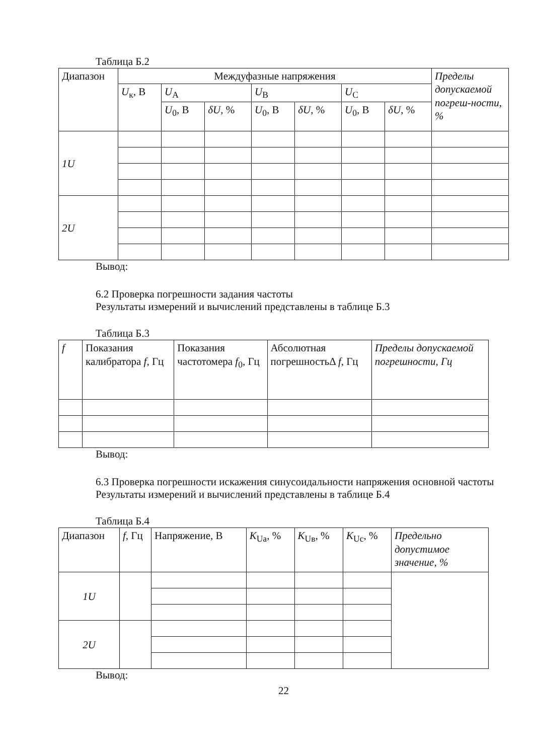Таблица Б.2
| Диапазон | Междуфазные напряжения | | | | | | | Пределы допускаемой погреш-ности, % |
| --- | --- | --- | --- | --- | --- | --- | --- | --- |
| | U<sub>к</sub>, В | U<sub>A</sub> | | U<sub>B</sub> | | U<sub>C</sub> | | |
| | | U<sub>0</sub>, В | δU , % | U<sub>0</sub>, В | δU , % | U<sub>0</sub>, В | δU , % | |
| 1U | | | | | | | | |
| 2U | | | | | | | | |
Вывод:
6.2 Проверка погрешности задания частоты
Результаты измерений и вычислений представлены в таблице Б.3
Таблица Б.3
| f | Показания калибратора f , Гц | Показания частотомера f<sub>0</sub>, Гц | Абсолютная погрешностьΔ f , Гц | Пределы допускаемой погрешности, Гц |
| --- | --- | --- | --- | --- |
Вывод:
6.3 Проверка погрешности искажения синусоидальности напряжения основной частоты
Результаты измерений и вычислений представлены в таблице Б.4
Таблица Б.4
| Диапазон | f , Гц | Напряжение, В | K<sub>Ua</sub>, % | K<sub>Uв</sub>, % | K<sub>Uc</sub>, % | Предельно допустимое значение, % |
| --- | --- | --- | --- | --- | --- | --- |
| 1U | | | | | | |
| 2U | | | | | | |
Вывод:
22